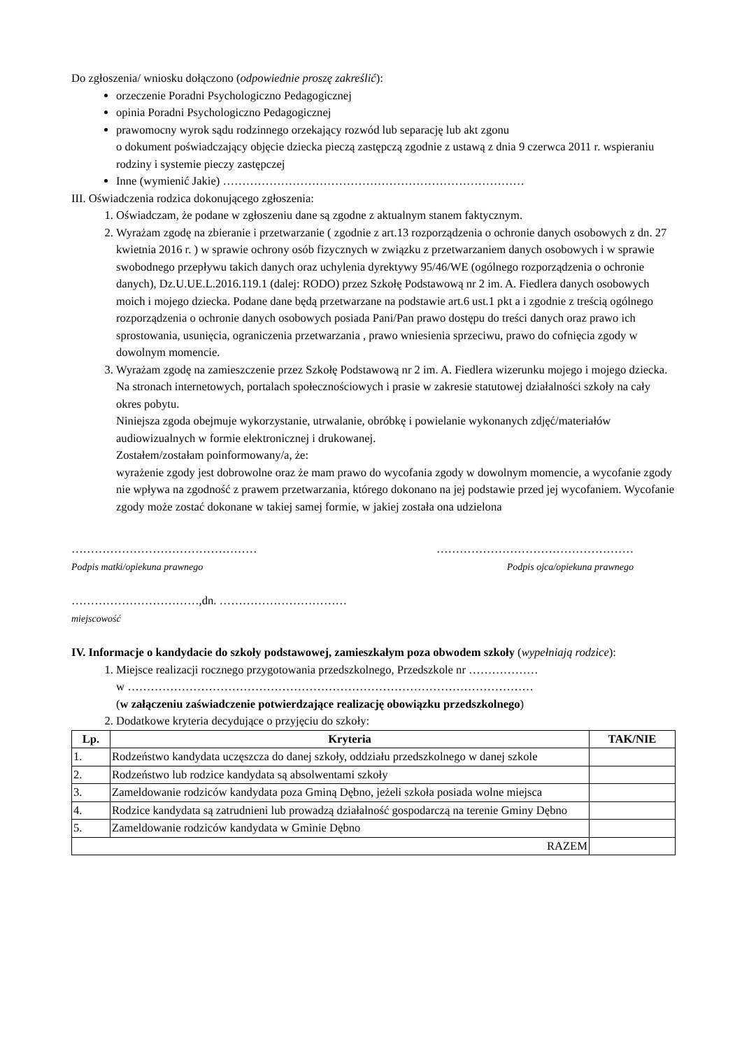Do zgłoszenia/ wniosku dołączono (odpowiednie proszę zakreślić):
orzeczenie Poradni Psychologiczno Pedagogicznej
opinia Poradni Psychologiczno Pedagogicznej
prawomocny wyrok sądu rodzinnego orzekający rozwód lub separację lub akt zgonu
o dokument poświadczający objęcie dziecka pieczą zastępczą zgodnie z ustawą z dnia 9 czerwca 2011 r. wspieraniu rodziny i systemie pieczy zastępczej
Inne (wymienić Jakie) ……………………………………………………………………
III. Oświadczenia rodzica dokonującego zgłoszenia:
1. Oświadczam, że podane w zgłoszeniu dane są zgodne z aktualnym stanem faktycznym.
2. Wyrażam zgodę na zbieranie i przetwarzanie ( zgodnie z art.13 rozporządzenia o ochronie danych osobowych z dn. 27 kwietnia 2016 r. ) w sprawie ochrony osób fizycznych w związku z przetwarzaniem danych osobowych i w sprawie swobodnego przepływu takich danych oraz uchylenia dyrektywy 95/46/WE (ogólnego rozporządzenia o ochronie danych), Dz.U.UE.L.2016.119.1 (dalej: RODO) przez Szkołę Podstawową nr 2 im. A. Fiedlera danych osobowych moich i mojego dziecka. Podane dane będą przetwarzane na podstawie art.6 ust.1 pkt a i zgodnie z treścią ogólnego rozporządzenia o ochronie danych osobowych posiada Pani/Pan prawo dostępu do treści danych oraz prawo ich sprostowania, usunięcia, ograniczenia przetwarzania , prawo wniesienia sprzeciwu, prawo do cofnięcia zgody w dowolnym momencie.
3. Wyrażam zgodę na zamieszczenie przez Szkołę Podstawową nr 2 im. A. Fiedlera wizerunku mojego i mojego dziecka. Na stronach internetowych, portalach społecznościowych i prasie w zakresie statutowej działalności szkoły na cały okres pobytu.
Niniejsza zgoda obejmuje wykorzystanie, utrwalanie, obróbkę i powielanie wykonanych zdjęć/materiałów audiowizualnych w formie elektronicznej i drukowanej.
Zostałem/zostałam poinformowany/a, że:
wyrażenie zgody jest dobrowolne oraz że mam prawo do wycofania zgody w dowolnym momencie, a wycofanie zgody nie wpływa na zgodność z prawem przetwarzania, którego dokonano na jej podstawie przed jej wycofaniem. Wycofanie zgody może zostać dokonane w takiej samej formie, w jakiej została ona udzielona
…………………………………………
Podpis matki/opiekuna prawnego
……………………………………………
Podpis ojca/opiekuna prawnego
……………………………,dn. ……………………………
miejscowość
IV. Informacje o kandydacie do szkoły podstawowej, zamieszkałym poza obwodem szkoły (wypełniają rodzice):
1. Miejsce realizacji rocznego przygotowania przedszkolnego, Przedszkole nr ………………
w ……………………………………………………………………………………………
(w załączeniu zaświadczenie potwierdzające realizację obowiązku przedszkolnego)
2. Dodatkowe kryteria decydujące o przyjęciu do szkoły:
| Lp. | Kryteria | TAK/NIE |
| --- | --- | --- |
| 1. | Rodzeństwo kandydata uczęszcza do danej szkoły, oddziału przedszkolnego w danej szkole | |
| 2. | Rodzeństwo lub rodzice kandydata są absolwentami szkoły | |
| 3. | Zameldowanie rodziców kandydata poza Gminą Dębno, jeżeli szkoła posiada wolne miejsca | |
| 4. | Rodzice kandydata są zatrudnieni lub prowadzą działalność gospodarczą na terenie Gminy Dębno | |
| 5. | Zameldowanie rodziców kandydata w Gminie Dębno | |
| RAZEM | | |